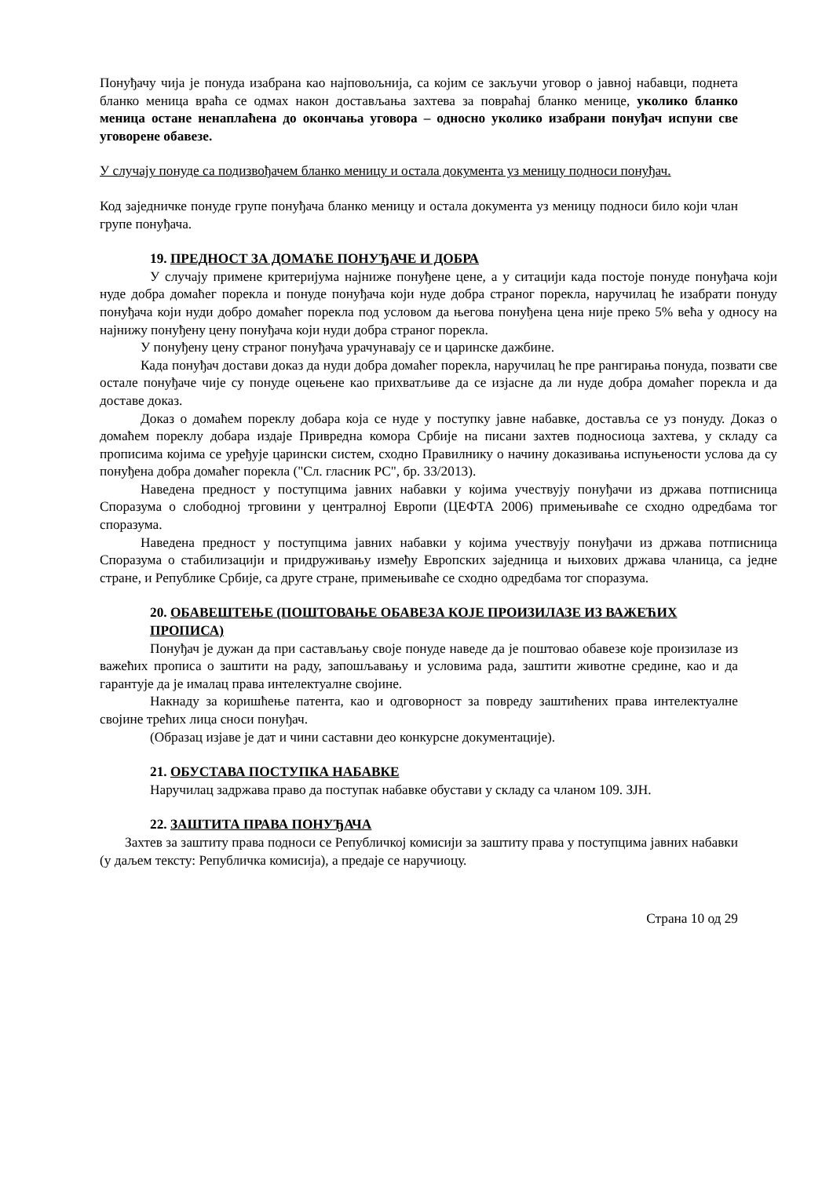Понуђачу чија је понуда изабрана као најповољнија, са којим се закључи уговор о јавној набавци, поднета бланко меница враћа се одмах након достављања захтева за повраћај бланко менице, уколико бланко меница остане ненаплаћена до окончања уговора – односно уколико изабрани понуђач испуни све уговорене обавезе.
У случају понуде са подизвођачем бланко меницу и остала документа уз меницу подноси понуђач.
Код заједничке понуде групе понуђача бланко меницу и остала документа уз меницу подноси било који члан групе понуђача.
19. ПРЕДНОСТ ЗА ДОМАЋЕ ПОНУЂАЧЕ И ДОБРА
У случају примене критеријума најниже понуђене цене, а у ситацији када постоје понуде понуђача који нуде добра домаћег порекла и понуде понуђача који нуде добра страног порекла, наручилац ће изабрати понуду понуђача који нуди добро домаћег порекла под условом да његова понуђена цена није преко 5% већа у односу на најнижу понуђену цену понуђача који нуди добра страног порекла.
У понуђену цену страног понуђача урачунавају се и царинске дажбине.
Када понуђач достави доказ да нуди добра домаћег порекла, наручилац ће пре рангирања понуда, позвати све остале понуђаче чије су понуде оцењене као прихватљиве да се изјасне да ли нуде добра домаћег порекла и да доставе доказ.
Доказ о домаћем пореклу добара која се нуде у поступку јавне набавке, доставља се уз понуду. Доказ о домаћем пореклу добара издаје Привредна комора Србије на писани захтев подносиоца захтева, у складу са прописима којима се уређује царински систем, сходно Правилнику о начину доказивања испуњености услова да су понуђена добра домаћег порекла ("Сл. гласник РС", бр. 33/2013).
Наведена предност у поступцима јавних набавки у којима учествују понуђачи из држава потписница Споразума о слободној трговини у централној Европи (ЦЕФТА 2006) примењиваће се сходно одредбама тог споразума.
Наведена предност у поступцима јавних набавки у којима учествују понуђачи из држава потписница Споразума о стабилизацији и придруживању између Европских заједница и њихових држава чланица, са једне стране, и Републике Србије, са друге стране, примењиваће се сходно одредбама тог споразума.
20. ОБАВЕШТЕЊЕ (ПОШТОВАЊЕ ОБАВЕЗА КОЈЕ ПРОИЗИЛАЗЕ ИЗ ВАЖЕЋИХ ПРОПИСА)
Понуђач је дужан да при састављању своје понуде наведе да је поштовао обавезе које произилазе из важећих прописа о заштити на раду, запошљавању и условима рада, заштити животне средине, као и да гарантује да је ималац права интелектуалне својине.
Накнаду за коришћење патента, као и одговорност за повреду заштићених права интелектуалне својине трећих лица сноси понуђач.
(Образац изјаве је дат и чини саставни део конкурсне документације).
21. ОБУСТАВА ПОСТУПКА НАБАВКЕ
Наручилац задржава право да поступак набавке обустави у складу са чланом 109. ЗЈН.
22. ЗАШТИТА ПРАВА ПОНУЂАЧА
Захтев за заштиту права подноси се Републичкој комисији за заштиту права у поступцима јавних набавки (у даљем тексту: Републичка комисија), а предаје се наручиоцу.
Страна 10 од 29